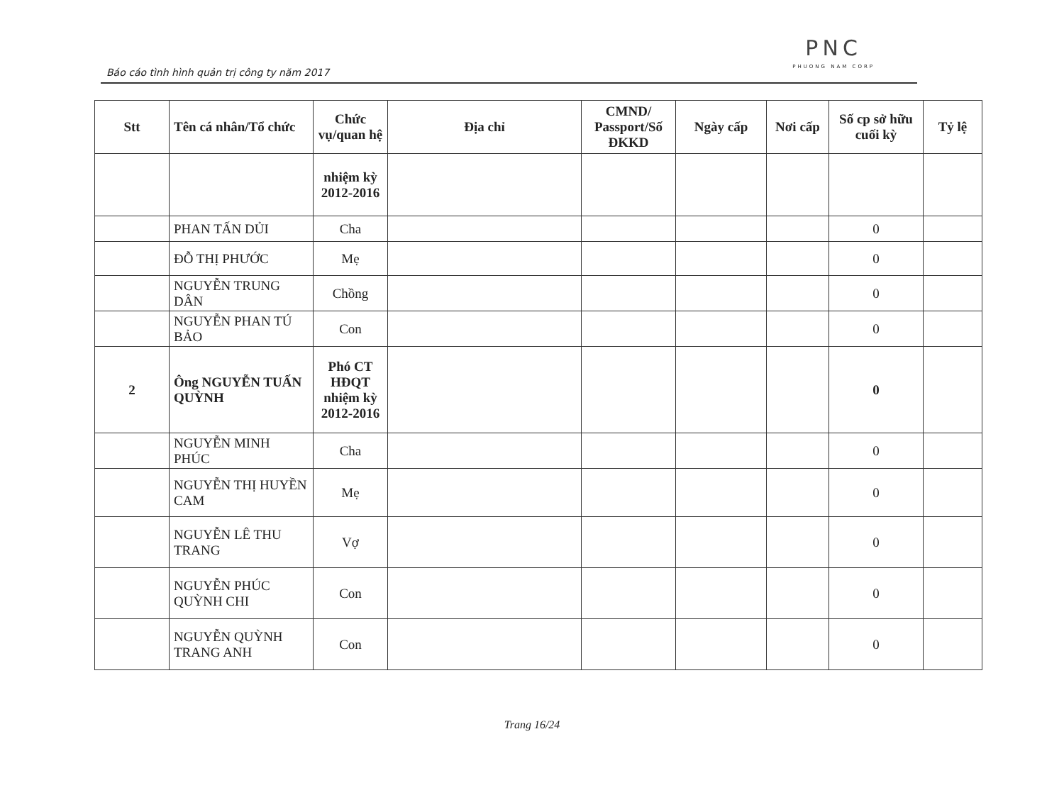Báo cáo tình hình quản trị công ty năm 2017
PNC
PHUONG NAM CORP
| Stt | Tên cá nhân/Tổ chức | Chức vụ/quan hệ | Địa chỉ | CMND/ Passport/Số ĐKKD | Ngày cấp | Nơi cấp | Số cp sở hữu cuối kỳ | Tỷ lệ |
| --- | --- | --- | --- | --- | --- | --- | --- | --- |
| | | nhiệm kỳ 2012-2016 | | | | | | |
| | PHAN TẤN DỦI | Cha | | | | | 0 | |
| | ĐỖ THỊ PHƯỚC | Mẹ | | | | | 0 | |
| | NGUYỄN TRUNG DÂN | Chồng | | | | | 0 | |
| | NGUYỄN PHAN TÚ BẢO | Con | | | | | 0 | |
| 2 | Ông NGUYỄN TUẤN QUỲNH | Phó CT HĐQT nhiệm kỳ 2012-2016 | | | | | 0 | |
| | NGUYỄN MINH PHÚC | Cha | | | | | 0 | |
| | NGUYỄN THỊ HUYỀN CAM | Mẹ | | | | | 0 | |
| | NGUYỄN LÊ THU TRANG | Vợ | | | | | 0 | |
| | NGUYỄN PHÚC QUỲNH CHI | Con | | | | | 0 | |
| | NGUYỄN QUỲNH TRANG ANH | Con | | | | | 0 | |
Trang 16/24